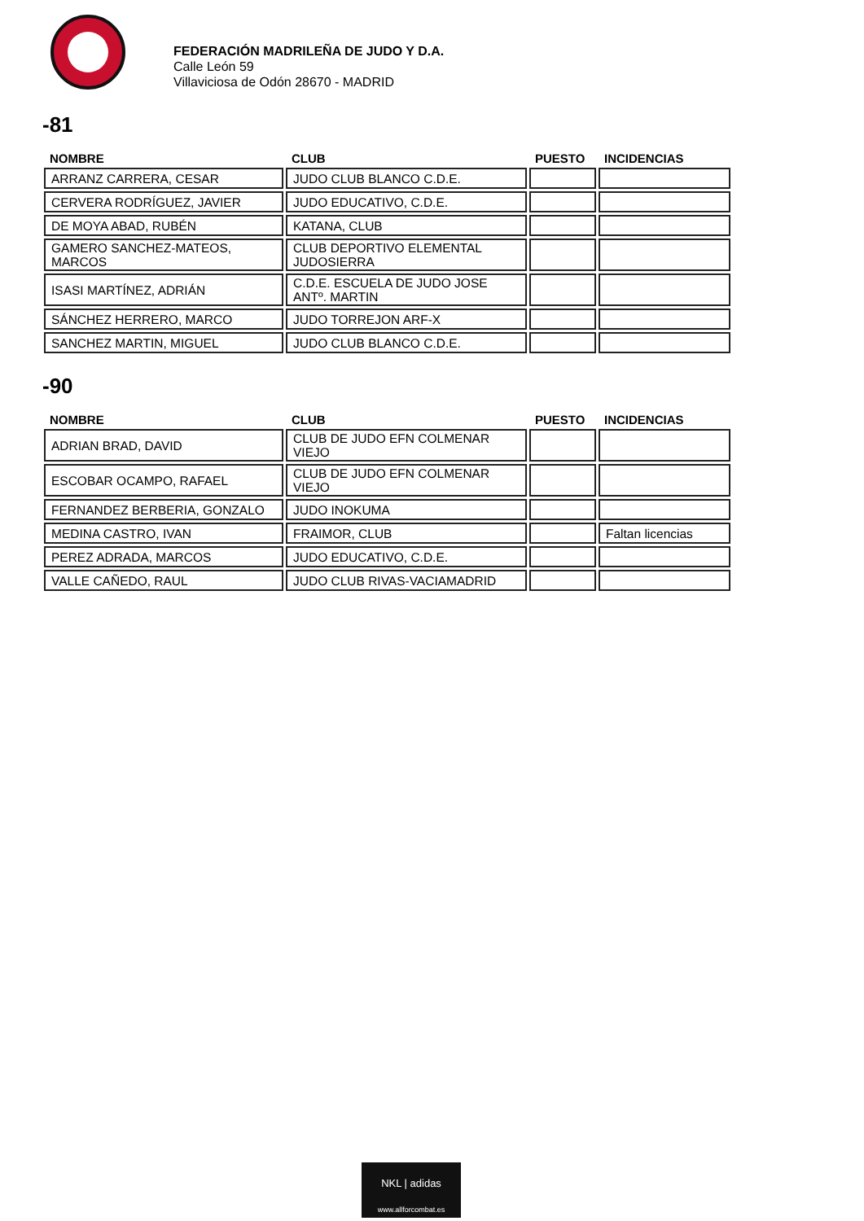FEDERACIÓN MADRILEÑA DE JUDO Y D.A.
Calle León 59
Villaviciosa de Odón 28670 - MADRID
-81
| NOMBRE | CLUB | PUESTO | INCIDENCIAS |
| --- | --- | --- | --- |
| ARRANZ CARRERA, CESAR | JUDO CLUB BLANCO C.D.E. | | |
| CERVERA RODRÍGUEZ, JAVIER | JUDO EDUCATIVO, C.D.E. | | |
| DE MOYA ABAD, RUBÉN | KATANA, CLUB | | |
| GAMERO SANCHEZ-MATEOS, MARCOS | CLUB DEPORTIVO ELEMENTAL JUDOSIERRA | | |
| ISASI MARTÍNEZ, ADRIÁN | C.D.E. ESCUELA DE JUDO JOSE ANTº. MARTIN | | |
| SÁNCHEZ HERRERO, MARCO | JUDO TORREJON ARF-X | | |
| SANCHEZ MARTIN, MIGUEL | JUDO CLUB BLANCO C.D.E. | | |
-90
| NOMBRE | CLUB | PUESTO | INCIDENCIAS |
| --- | --- | --- | --- |
| ADRIAN BRAD, DAVID | CLUB DE JUDO EFN COLMENAR VIEJO | | |
| ESCOBAR OCAMPO, RAFAEL | CLUB DE JUDO EFN COLMENAR VIEJO | | |
| FERNANDEZ BERBERIA, GONZALO | JUDO INOKUMA | | |
| MEDINA CASTRO, IVAN | FRAIMOR, CLUB | | Faltan licencias |
| PEREZ ADRADA, MARCOS | JUDO EDUCATIVO, C.D.E. | | |
| VALLE CAÑEDO, RAUL | JUDO CLUB RIVAS-VACIAMADRID | | |
NKL | adidas
www.allforcombat.es